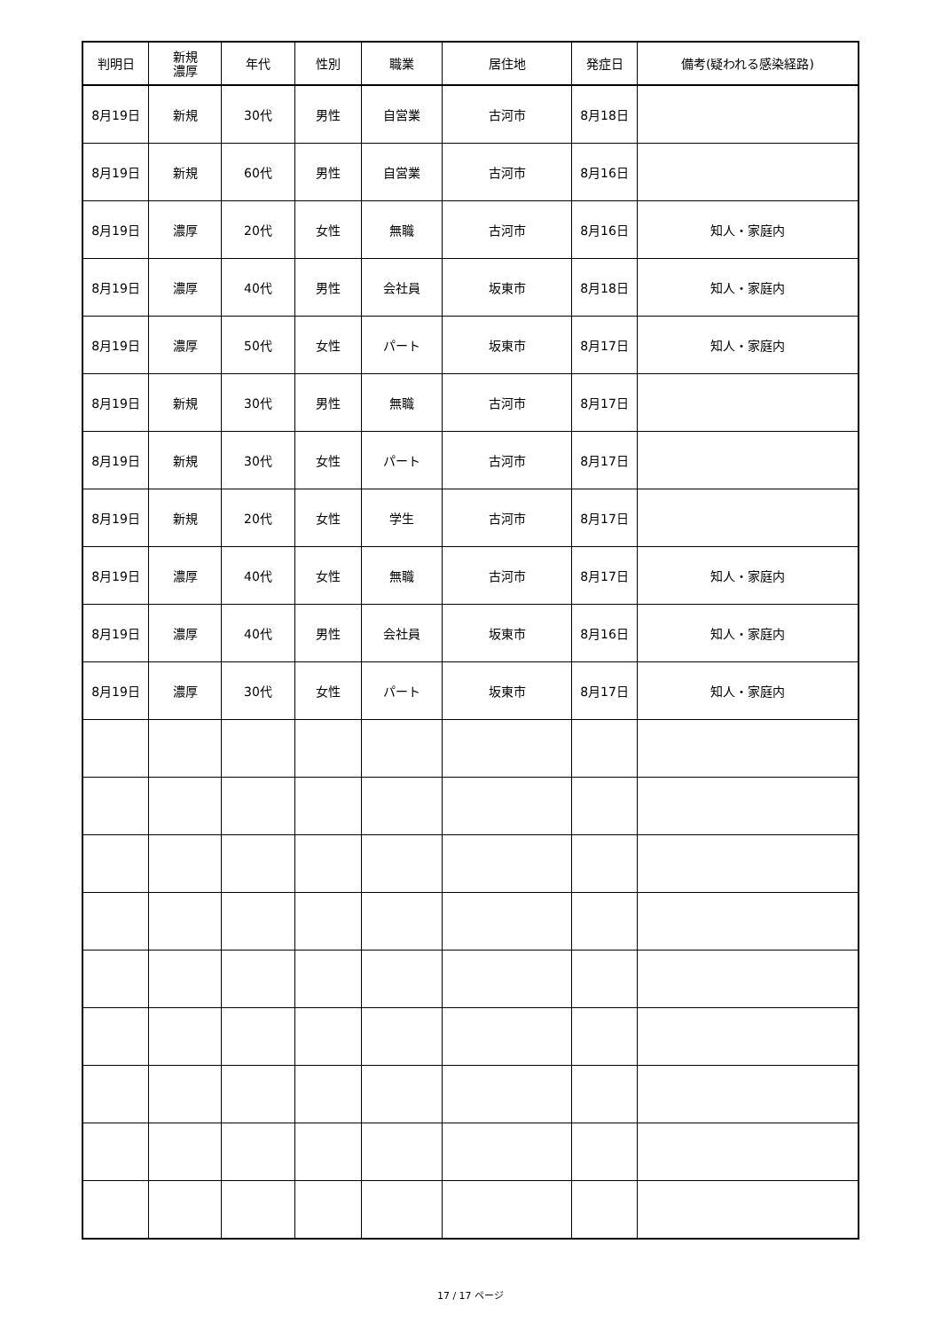| 判明日 | 新規 濃厚 | 年代 | 性別 | 職業 | 居住地 | 発症日 | 備考(疑われる感染経路) |
| --- | --- | --- | --- | --- | --- | --- | --- |
| 8月19日 | 新規 | 30代 | 男性 | 自営業 | 古河市 | 8月18日 | |
| 8月19日 | 新規 | 60代 | 男性 | 自営業 | 古河市 | 8月16日 | |
| 8月19日 | 濃厚 | 20代 | 女性 | 無職 | 古河市 | 8月16日 | 知人・家庭内 |
| 8月19日 | 濃厚 | 40代 | 男性 | 会社員 | 坂東市 | 8月18日 | 知人・家庭内 |
| 8月19日 | 濃厚 | 50代 | 女性 | パート | 坂東市 | 8月17日 | 知人・家庭内 |
| 8月19日 | 新規 | 30代 | 男性 | 無職 | 古河市 | 8月17日 | |
| 8月19日 | 新規 | 30代 | 女性 | パート | 古河市 | 8月17日 | |
| 8月19日 | 新規 | 20代 | 女性 | 学生 | 古河市 | 8月17日 | |
| 8月19日 | 濃厚 | 40代 | 女性 | 無職 | 古河市 | 8月17日 | 知人・家庭内 |
| 8月19日 | 濃厚 | 40代 | 男性 | 会社員 | 坂東市 | 8月16日 | 知人・家庭内 |
| 8月19日 | 濃厚 | 30代 | 女性 | パート | 坂東市 | 8月17日 | 知人・家庭内 |
17 / 17 ページ